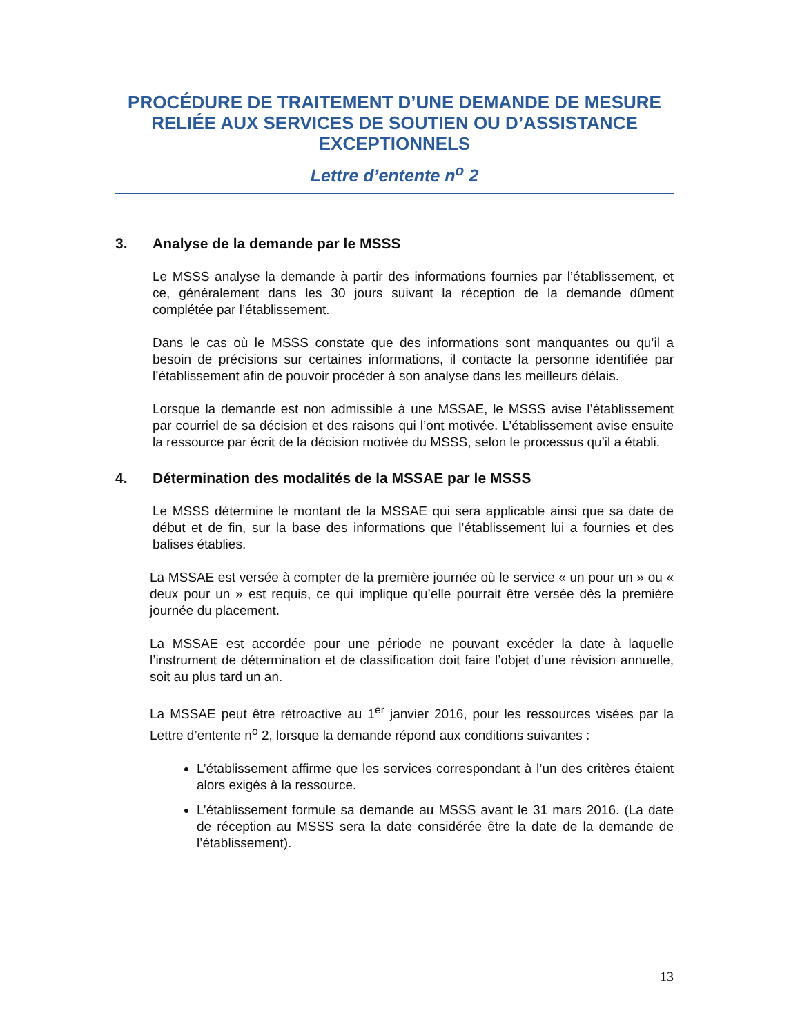PROCÉDURE DE TRAITEMENT D’UNE DEMANDE DE MESURE RELIÉE AUX SERVICES DE SOUTIEN OU D’ASSISTANCE EXCEPTIONNELS
Lettre d’entente n<sup>o</sup> 2
3. Analyse de la demande par le MSSS
Le MSSS analyse la demande à partir des informations fournies par l’établissement, et ce, généralement dans les 30 jours suivant la réception de la demande dûment complétée par l’établissement.
Dans le cas où le MSSS constate que des informations sont manquantes ou qu’il a besoin de précisions sur certaines informations, il contacte la personne identifiée par l’établissement afin de pouvoir procéder à son analyse dans les meilleurs délais.
Lorsque la demande est non admissible à une MSSAE, le MSSS avise l’établissement par courriel de sa décision et des raisons qui l’ont motivée. L’établissement avise ensuite la ressource par écrit de la décision motivée du MSSS, selon le processus qu’il a établi.
4. Détermination des modalités de la MSSAE par le MSSS
Le MSSS détermine le montant de la MSSAE qui sera applicable ainsi que sa date de début et de fin, sur la base des informations que l’établissement lui a fournies et des balises établies.
La MSSAE est versée à compter de la première journée où le service « un pour un » ou « deux pour un » est requis, ce qui implique qu’elle pourrait être versée dès la première journée du placement.
La MSSAE est accordée pour une période ne pouvant excéder la date à laquelle l’instrument de détermination et de classification doit faire l’objet d’une révision annuelle, soit au plus tard un an.
La MSSAE peut être rétroactive au 1<sup>er</sup> janvier 2016, pour les ressources visées par la Lettre d’entente n<sup>o</sup> 2, lorsque la demande répond aux conditions suivantes :
L’établissement affirme que les services correspondant à l’un des critères étaient alors exigés à la ressource.
L’établissement formule sa demande au MSSS avant le 31 mars 2016. (La date de réception au MSSS sera la date considérée être la date de la demande de l’établissement).
13